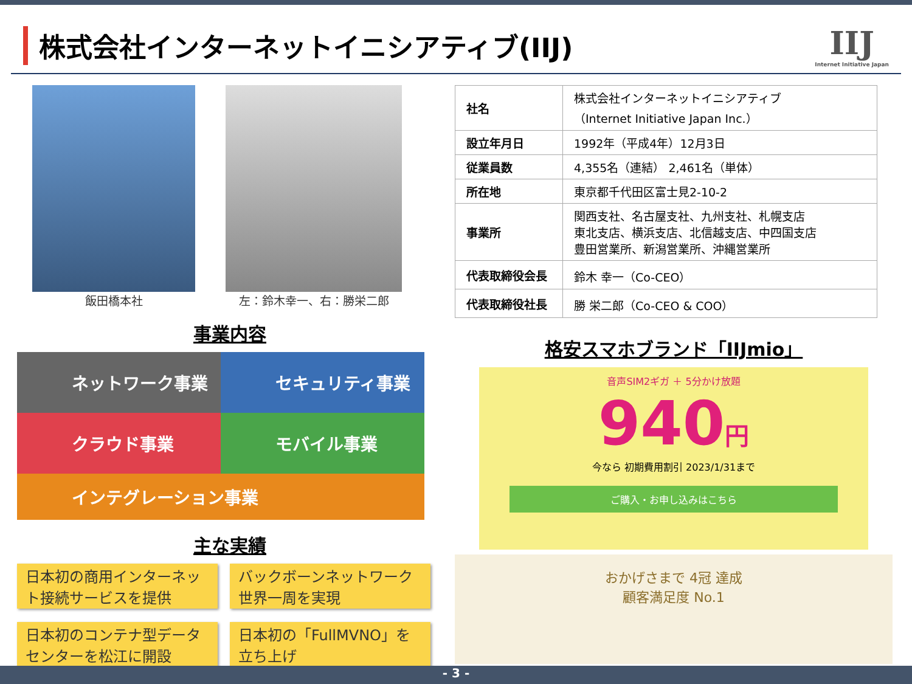株式会社インターネットイニシアティブ(IIJ)
IIJ
Internet Initiative Japan
飯田橋本社 左：鈴木幸一、右：勝栄二郎
事業内容
ネットワーク事業
セキュリティ事業
クラウド事業
モバイル事業
インテグレーション事業
主な実績
日本初の商用インターネット接続サービスを提供
バックボーンネットワーク世界一周を実現
日本初のコンテナ型データセンターを松江に開設
日本初の「FullMVNO」を立ち上げ
| 社名 | 株式会社インターネットイニシアティブ （Internet Initiative Japan Inc.） |
| 設立年月日 | 1992年（平成4年）12月3日 |
| 従業員数 | 4,355名（連結） 2,461名（単体） |
| 所在地 | 東京都千代田区富士見2-10-2 |
| 事業所 | 関西支社、名古屋支社、九州支社、札幌支店 東北支店、横浜支店、北信越支店、中四国支店 豊田営業所、新潟営業所、沖縄営業所 |
| 代表取締役会長 | 鈴木 幸一（Co-CEO） |
| 代表取締役社長 | 勝 栄二郎（Co-CEO & COO） |
格安スマホブランド「IIJmio」
音声SIM2ギガ ＋ 5分かけ放題
940円
今なら 初期費用割引 2023/1/31まで
ご購入・お申し込みはこちら
おかげさまで 4冠 達成
顧客満足度 No.1
- 3 -